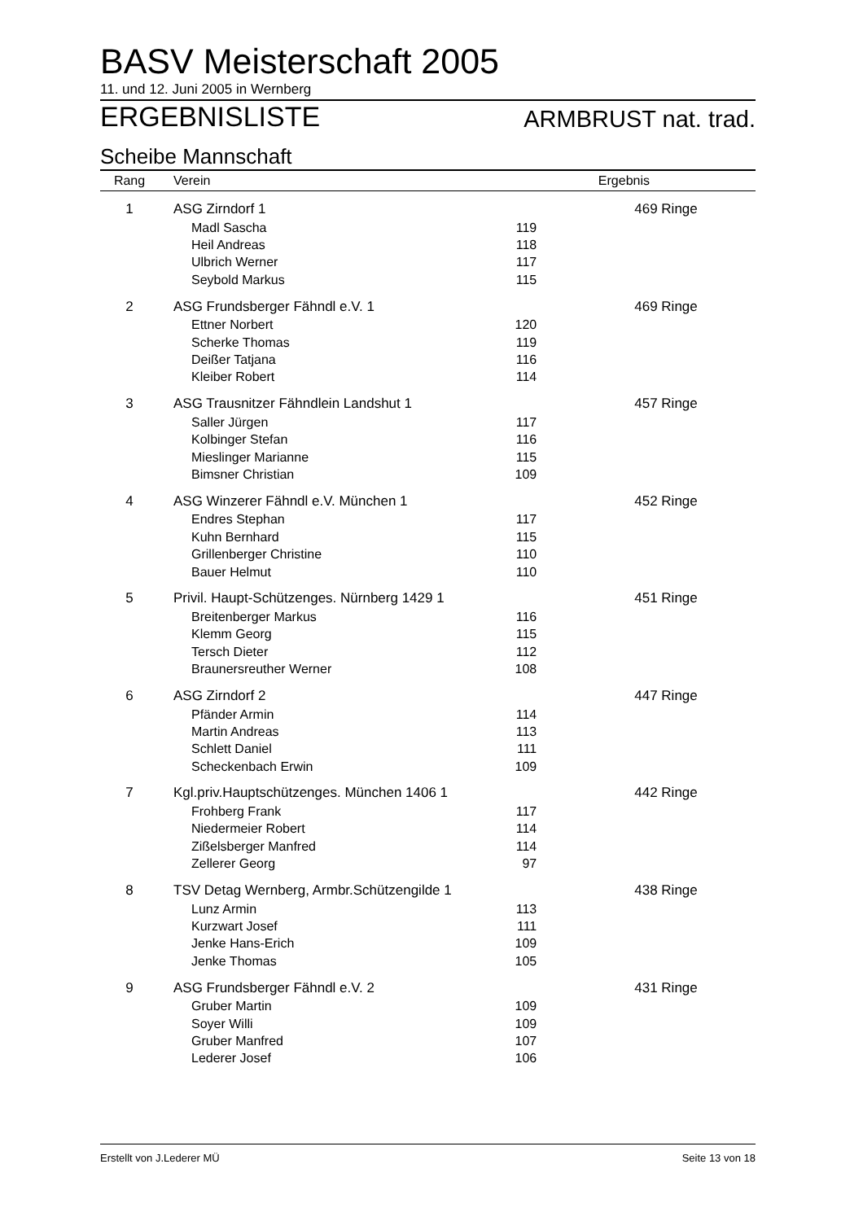BASV Meisterschaft 2005
11. und 12. Juni 2005 in Wernberg
ERGEBNISLISTE ARMBRUST nat. trad.
Scheibe Mannschaft
| Rang | Verein | | Ergebnis |
| --- | --- | --- | --- |
| 1 | ASG Zirndorf 1 | | 469 Ringe |
| | Madl Sascha | 119 | |
| | Heil Andreas | 118 | |
| | Ulbrich Werner | 117 | |
| | Seybold Markus | 115 | |
| 2 | ASG Frundsberger Fähndl e.V. 1 | | 469 Ringe |
| | Ettner Norbert | 120 | |
| | Scherke Thomas | 119 | |
| | Deißer Tatjana | 116 | |
| | Kleiber Robert | 114 | |
| 3 | ASG Trausnitzer Fähndlein Landshut 1 | | 457 Ringe |
| | Saller Jürgen | 117 | |
| | Kolbinger Stefan | 116 | |
| | Mieslinger Marianne | 115 | |
| | Bimsner Christian | 109 | |
| 4 | ASG Winzerer Fähndl e.V. München 1 | | 452 Ringe |
| | Endres Stephan | 117 | |
| | Kuhn Bernhard | 115 | |
| | Grillenberger Christine | 110 | |
| | Bauer Helmut | 110 | |
| 5 | Privil. Haupt-Schützenges. Nürnberg 1429 1 | | 451 Ringe |
| | Breitenberger Markus | 116 | |
| | Klemm Georg | 115 | |
| | Tersch Dieter | 112 | |
| | Braunersreuther Werner | 108 | |
| 6 | ASG Zirndorf 2 | | 447 Ringe |
| | Pfänder Armin | 114 | |
| | Martin Andreas | 113 | |
| | Schlett Daniel | 111 | |
| | Scheckenbach Erwin | 109 | |
| 7 | Kgl.priv.Hauptschützenges. München 1406 1 | | 442 Ringe |
| | Frohberg Frank | 117 | |
| | Niedermeier Robert | 114 | |
| | Zißelsberger Manfred | 114 | |
| | Zellerer Georg | 97 | |
| 8 | TSV Detag Wernberg, Armbr.Schützengilde 1 | | 438 Ringe |
| | Lunz Armin | 113 | |
| | Kurzwart Josef | 111 | |
| | Jenke Hans-Erich | 109 | |
| | Jenke Thomas | 105 | |
| 9 | ASG Frundsberger Fähndl e.V. 2 | | 431 Ringe |
| | Gruber Martin | 109 | |
| | Soyer Willi | 109 | |
| | Gruber Manfred | 107 | |
| | Lederer Josef | 106 | |
Erstellt von J.Lederer MÜ Seite 13 von 18